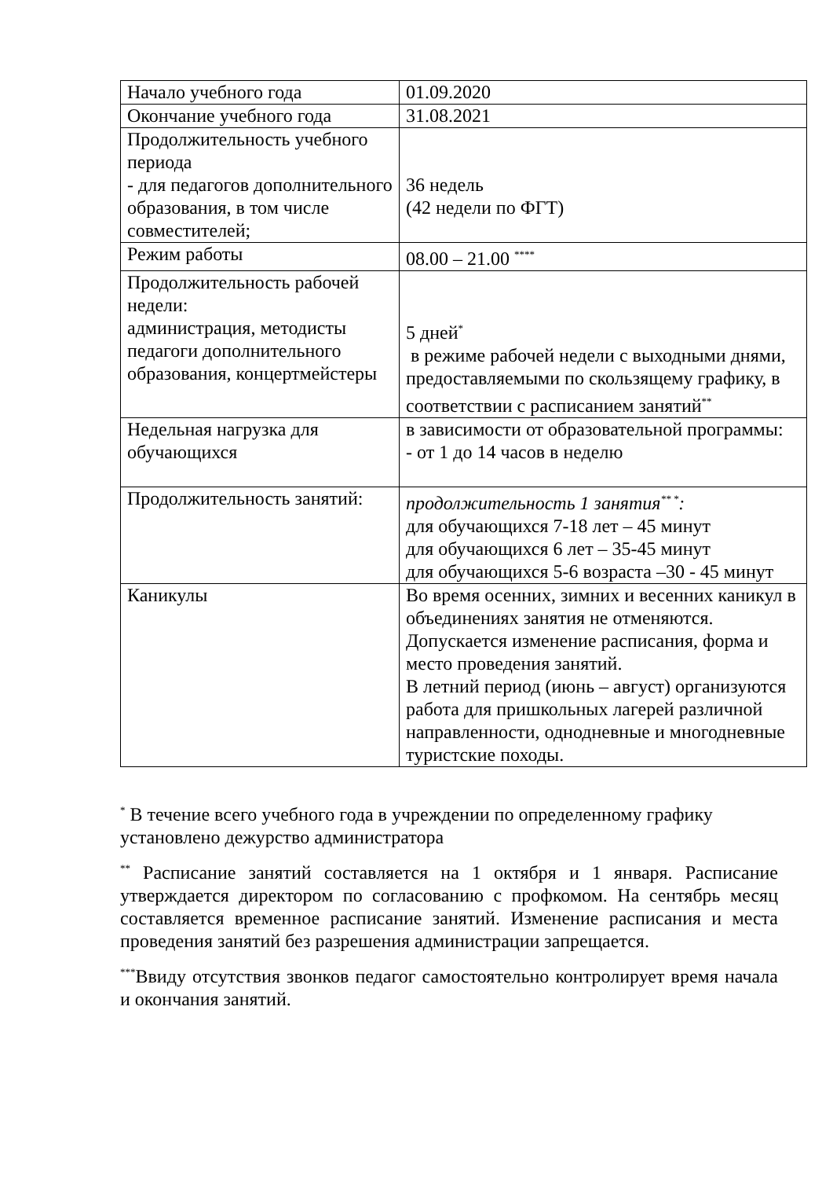| Начало учебного года | 01.09.2020 |
| Окончание учебного года | 31.08.2021 |
| Продолжительность учебного периода - для педагогов дополнительного образования, в том числе совместителей; | 36 недель (42 недели по ФГТ) |
| Режим работы | 08.00 – 21.00 <sup>****</sup> |
| Продолжительность рабочей недели: администрация, методисты педагоги дополнительного образования, концертмейстеры | 5 дней<sup>*</sup> в режиме рабочей недели с выходными днями, предоставляемыми по скользящему графику, в соответствии с расписанием занятий<sup>**</sup> |
| Недельная нагрузка для обучающихся | в зависимости от образовательной программы: - от 1 до 14 часов в неделю |
| Продолжительность занятий: | продолжительность 1 занятия<sup>** *</sup>: для обучающихся 7-18 лет – 45 минут для обучающихся 6 лет – 35-45 минут для обучающихся 5-6 возраста –30 - 45 минут |
| Каникулы | Во время осенних, зимних и весенних каникул в объединениях занятия не отменяются. Допускается изменение расписания, форма и место проведения занятий. В летний период (июнь – август) организуются работа для пришкольных лагерей различной направленности, однодневные и многодневные туристские походы. |
<sup>*</sup> В течение всего учебного года в учреждении по определенному графику установлено дежурство администратора
<sup>**</sup> Расписание занятий составляется на 1 октября и 1 января. Расписание утверждается директором по согласованию с профкомом. На сентябрь месяц составляется временное расписание занятий. Изменение расписания и места проведения занятий без разрешения администрации запрещается.
<sup>***</sup> Ввиду отсутствия звонков педагог самостоятельно контролирует время начала и окончания занятий.